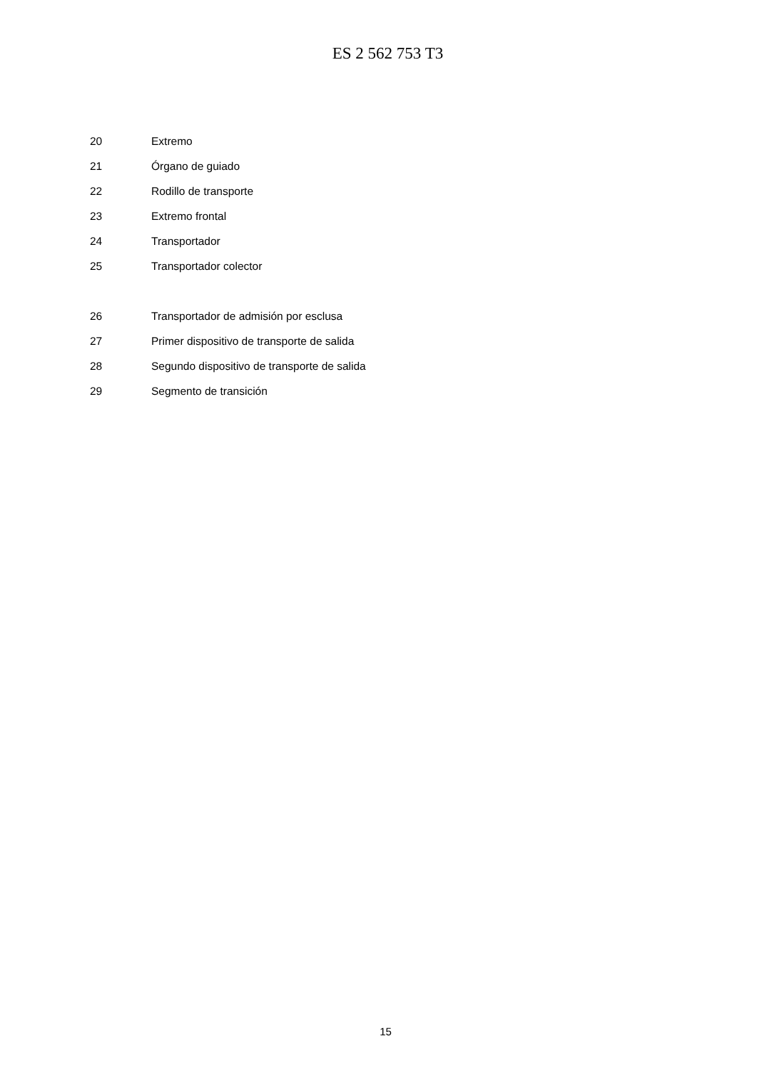ES 2 562 753 T3
20 Extremo
21 Órgano de guiado
22 Rodillo de transporte
23 Extremo frontal
24 Transportador
25 Transportador colector
26
Transportador de admisión por esclusa
27
Primer dispositivo de transporte de salida
28
Segundo dispositivo de transporte de salida
29 Segmento de transición
15